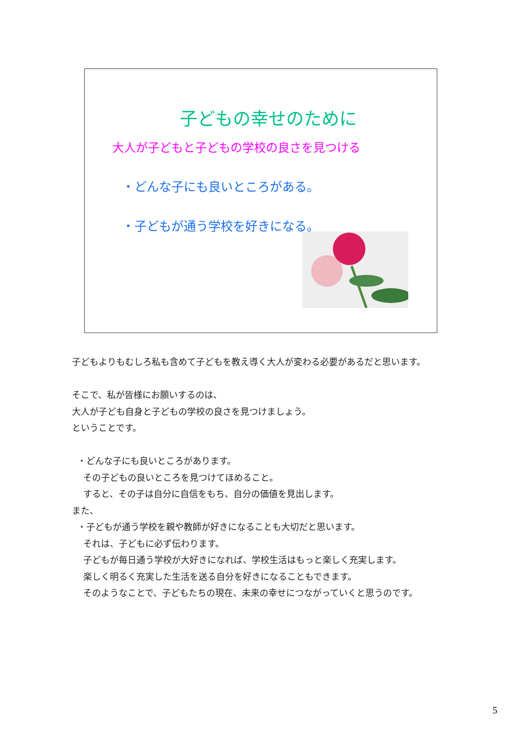子どもの幸せのために
大人が子どもと子どもの学校の良さを見つける
・どんな子にも良いところがある。
・子どもが通う学校を好きになる。
子どもよりもむしろ私も含めて子どもを教え導く大人が変わる必要があるだと思います。
そこで、私が皆様にお願いするのは、
大人が子ども自身と子どもの学校の良さを見つけましょう。
ということです。
・どんな子にも良いところがあります。
その子どもの良いところを見つけてほめること。
すると、その子は自分に自信をもち、自分の価値を見出します。
また、
・子どもが通う学校を親や教師が好きになることも大切だと思います。
それは、子どもに必ず伝わります。
子どもが毎日通う学校が大好きになれば、学校生活はもっと楽しく充実します。
楽しく明るく充実した生活を送る自分を好きになることもできます。
そのようなことで、子どもたちの現在、未来の幸せにつながっていくと思うのです。
5